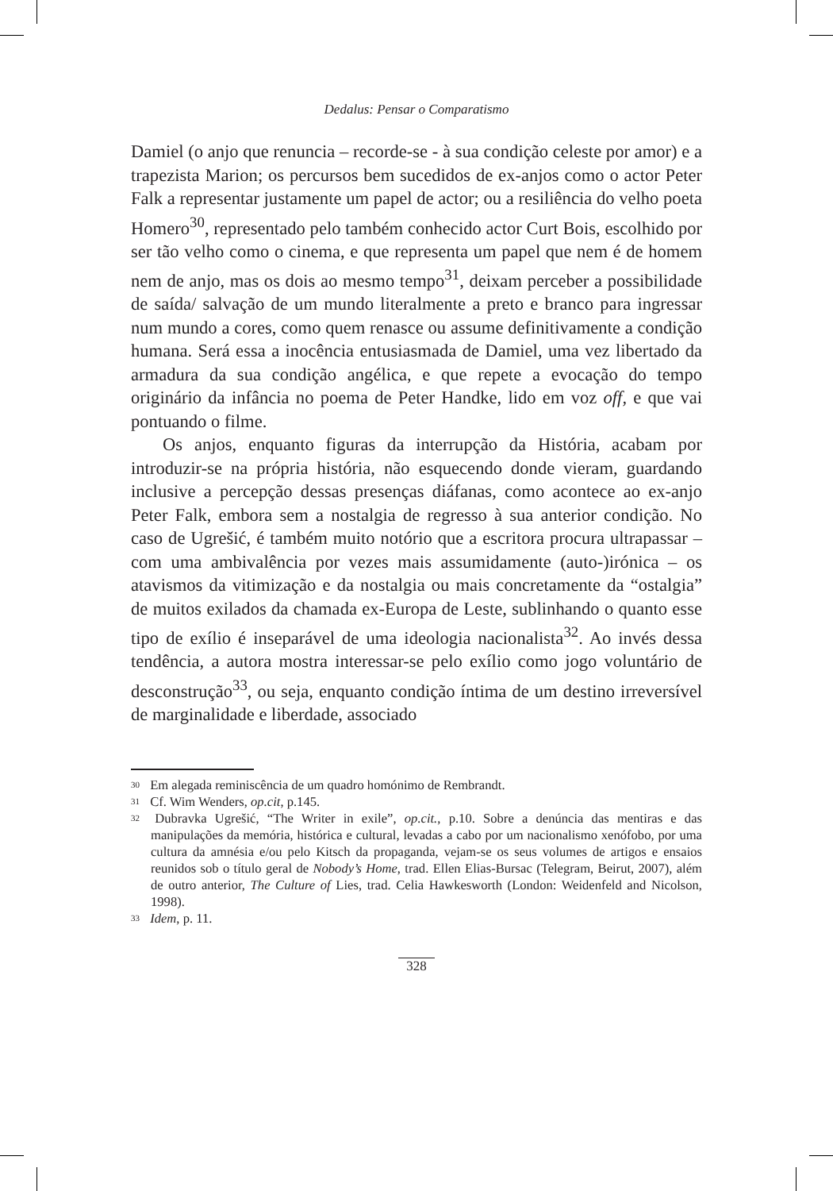Dedalus: Pensar o Comparatismo
Damiel (o anjo que renuncia – recorde-se - à sua condição celeste por amor) e a trapezista Marion; os percursos bem sucedidos de ex-anjos como o actor Peter Falk a representar justamente um papel de actor; ou a resiliência do velho poeta Homero<sup>30</sup>, representado pelo também conhecido actor Curt Bois, escolhido por ser tão velho como o cinema, e que representa um papel que nem é de homem nem de anjo, mas os dois ao mesmo tempo<sup>31</sup>, deixam perceber a possibilidade de saída/ salvação de um mundo literalmente a preto e branco para ingressar num mundo a cores, como quem renasce ou assume definitivamente a condição humana. Será essa a inocência entusiasmada de Damiel, uma vez libertado da armadura da sua condição angélica, e que repete a evocação do tempo originário da infância no poema de Peter Handke, lido em voz off, e que vai pontuando o filme.
Os anjos, enquanto figuras da interrupção da História, acabam por introduzir-se na própria história, não esquecendo donde vieram, guardando inclusive a percepção dessas presenças diáfanas, como acontece ao ex-anjo Peter Falk, embora sem a nostalgia de regresso à sua anterior condição. No caso de Ugrešić, é também muito notório que a escritora procura ultrapassar – com uma ambivalência por vezes mais assumidamente (auto-)irónica – os atavismos da vitimização e da nostalgia ou mais concretamente da “ostalgia” de muitos exilados da chamada ex-Europa de Leste, sublinhando o quanto esse tipo de exílio é inseparável de uma ideologia nacionalista<sup>32</sup>. Ao invés dessa tendência, a autora mostra interessar-se pelo exílio como jogo voluntário de desconstrução<sup>33</sup>, ou seja, enquanto condição íntima de um destino irreversível de marginalidade e liberdade, associado
<sup>30</sup> Em alegada reminiscência de um quadro homónimo de Rembrandt.
<sup>31</sup> Cf. Wim Wenders, op.cit, p.145.
<sup>32</sup> Dubravka Ugrešić, “The Writer in exile”, op.cit., p.10. Sobre a denúncia das mentiras e das manipulações da memória, histórica e cultural, levadas a cabo por um nacionalismo xenófobo, por uma cultura da amnésia e/ou pelo Kitsch da propaganda, vejam-se os seus volumes de artigos e ensaios reunidos sob o título geral de Nobody’s Home, trad. Ellen Elias-Bursac (Telegram, Beirut, 2007), além de outro anterior, The Culture of Lies, trad. Celia Hawkesworth (London: Weidenfeld and Nicolson, 1998).
<sup>33</sup> Idem, p. 11.
328